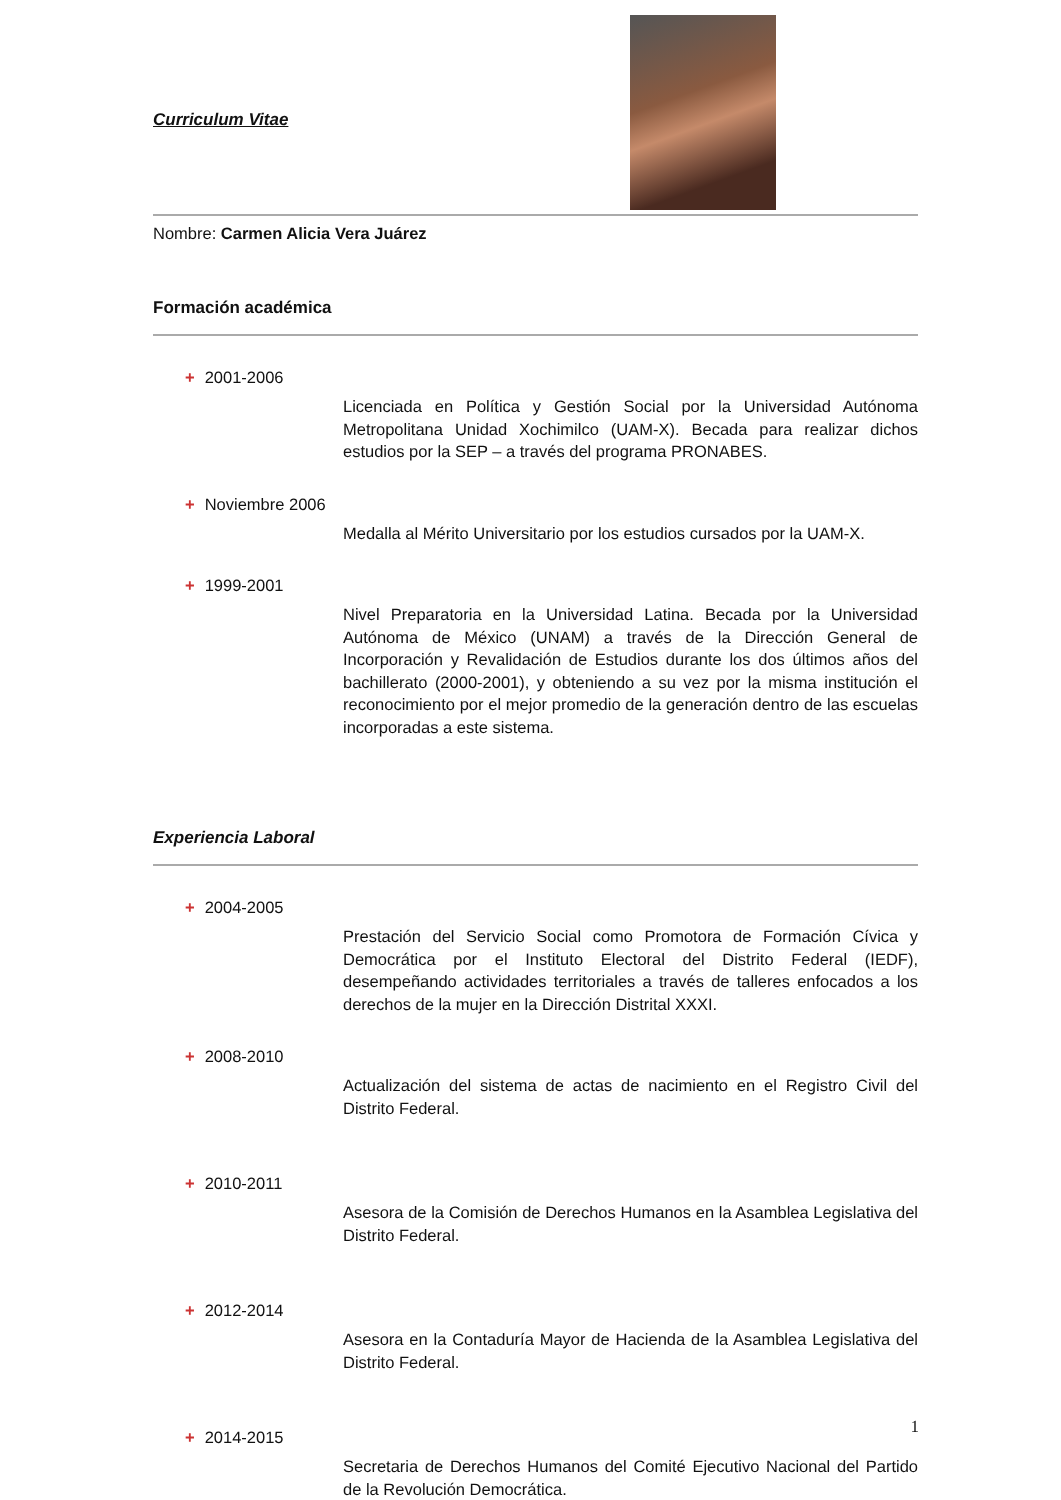Curriculum Vitae
Nombre: Carmen Alicia Vera Juárez
Formación académica
+ 2001-2006
Licenciada en Política y Gestión Social por la Universidad Autónoma Metropolitana Unidad Xochimilco (UAM-X). Becada para realizar dichos estudios por la SEP – a través del programa PRONABES.
+ Noviembre 2006
Medalla al Mérito Universitario por los estudios cursados por la UAM-X.
+ 1999-2001
Nivel Preparatoria en la Universidad Latina. Becada por la Universidad Autónoma de México (UNAM) a través de la Dirección General de Incorporación y Revalidación de Estudios durante los dos últimos años del bachillerato (2000-2001), y obteniendo a su vez por la misma institución el reconocimiento por el mejor promedio de la generación dentro de las escuelas incorporadas a este sistema.
Experiencia Laboral
+ 2004-2005
Prestación del Servicio Social como Promotora de Formación Cívica y Democrática por el Instituto Electoral del Distrito Federal (IEDF), desempeñando actividades territoriales a través de talleres enfocados a los derechos de la mujer en la Dirección Distrital XXXI.
+ 2008-2010
Actualización del sistema de actas de nacimiento en el Registro Civil del Distrito Federal.
+ 2010-2011
Asesora de la Comisión de Derechos Humanos en la Asamblea Legislativa del Distrito Federal.
+ 2012-2014
Asesora en la Contaduría Mayor de Hacienda de la Asamblea Legislativa del Distrito Federal.
+ 2014-2015
Secretaria de Derechos Humanos del Comité Ejecutivo Nacional del Partido de la Revolución Democrática.
1